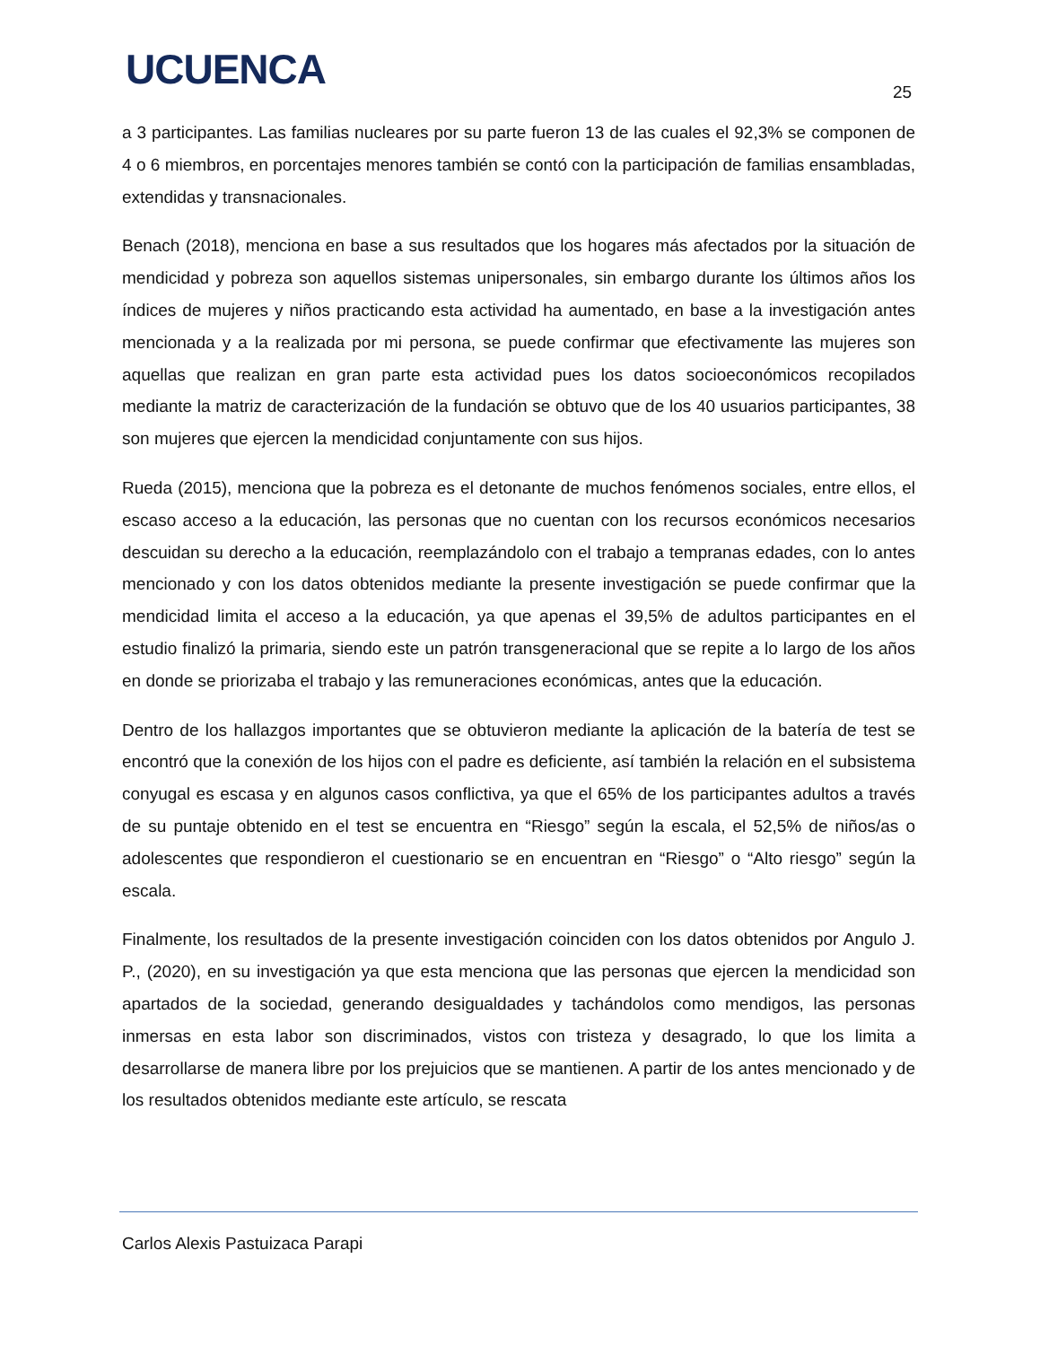UCUENCA 25
a 3 participantes. Las familias nucleares por su parte fueron 13 de las cuales el 92,3% se componen de 4 o 6 miembros, en porcentajes menores también se contó con la participación de familias ensambladas, extendidas y transnacionales.
Benach (2018), menciona en base a sus resultados que los hogares más afectados por la situación de mendicidad y pobreza son aquellos sistemas unipersonales, sin embargo durante los últimos años los índices de mujeres y niños practicando esta actividad ha aumentado, en base a la investigación antes mencionada y a la realizada por mi persona, se puede confirmar que efectivamente las mujeres son aquellas que realizan en gran parte esta actividad pues los datos socioeconómicos recopilados mediante la matriz de caracterización de la fundación se obtuvo que de los 40 usuarios participantes, 38 son mujeres que ejercen la mendicidad conjuntamente con sus hijos.
Rueda (2015), menciona que la pobreza es el detonante de muchos fenómenos sociales, entre ellos, el escaso acceso a la educación, las personas que no cuentan con los recursos económicos necesarios descuidan su derecho a la educación, reemplazándolo con el trabajo a tempranas edades, con lo antes mencionado y con los datos obtenidos mediante la presente investigación se puede confirmar que la mendicidad limita el acceso a la educación, ya que apenas el 39,5% de adultos participantes en el estudio finalizó la primaria, siendo este un patrón transgeneracional que se repite a lo largo de los años en donde se priorizaba el trabajo y las remuneraciones económicas, antes que la educación.
Dentro de los hallazgos importantes que se obtuvieron mediante la aplicación de la batería de test se encontró que la conexión de los hijos con el padre es deficiente, así también la relación en el subsistema conyugal es escasa y en algunos casos conflictiva, ya que el 65% de los participantes adultos a través de su puntaje obtenido en el test se encuentra en “Riesgo” según la escala, el 52,5% de niños/as o adolescentes que respondieron el cuestionario se en encuentran en “Riesgo” o “Alto riesgo” según la escala.
Finalmente, los resultados de la presente investigación coinciden con los datos obtenidos por Angulo J. P., (2020), en su investigación ya que esta menciona que las personas que ejercen la mendicidad son apartados de la sociedad, generando desigualdades y tachándolos como mendigos, las personas inmersas en esta labor son discriminados, vistos con tristeza y desagrado, lo que los limita a desarrollarse de manera libre por los prejuicios que se mantienen. A partir de los antes mencionado y de los resultados obtenidos mediante este artículo, se rescata
Carlos Alexis Pastuizaca Parapi